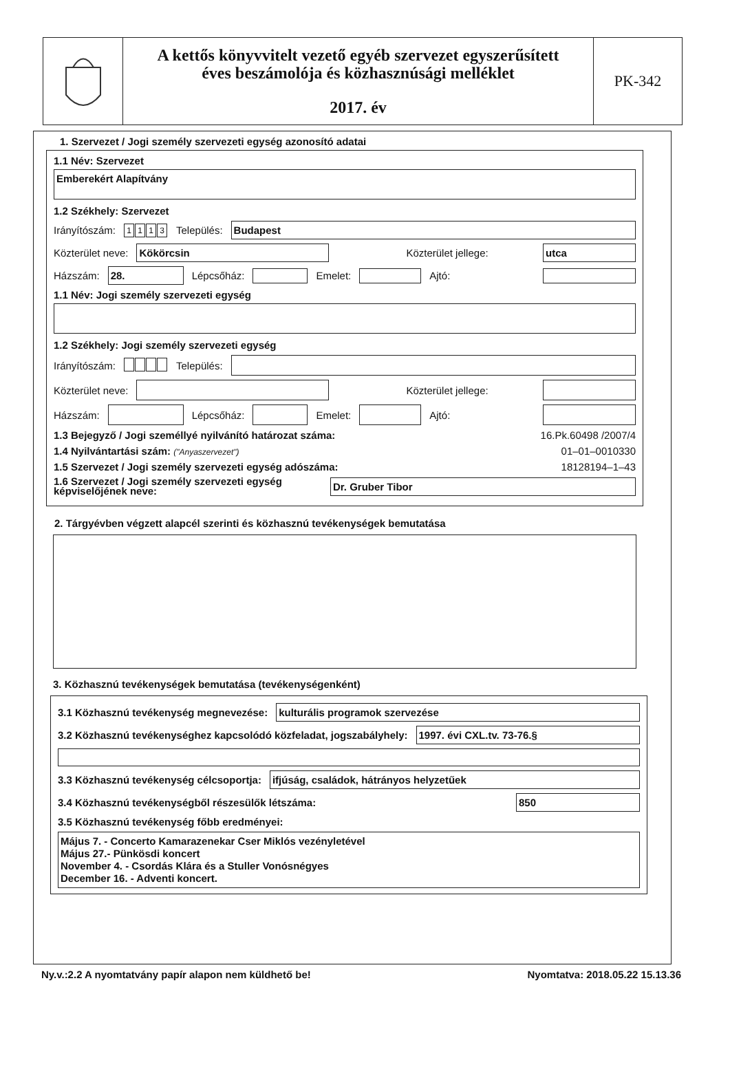A kettős könyvvitelt vezető egyéb szervezet egyszerűsített
éves beszámolója és közhasznúsági melléklet
2017. év
PK-342
1. Szervezet / Jogi személy szervezeti egység azonosító adatai
1.1 Név: Szervezet
Emberekért Alapítvány
1.2 Székhely: Szervezet
Irányítószám: 1113 Település:
Budapest
Közterület neve:
Kökörcsin
Közterület jellege:
utca
Házszám:
28.
Lépcsőház:
Emelet:
Ajtó:
1.1 Név: Jogi személy szervezeti egység
1.2 Székhely: Jogi személy szervezeti egység
Irányítószám: Település:
Közterület neve:
Közterület jellege:
Házszám:
Lépcsőház:
Emelet:
Ajtó:
1.3 Bejegyző / Jogi személlyé nyilvánító határozat száma: 16.Pk.60498 /2007/4
1.4 Nyilvántartási szám: ("Anyaszervezet") 01–01–0010330
1.5 Szervezet / Jogi személy szervezeti egység adószáma: 18128194–1–43
1.6 Szervezet / Jogi személy szervezeti egység képviselőjének neve:
Dr. Gruber Tibor
2. Tárgyévben végzett alapcél szerinti és közhasznú tevékenységek bemutatása
3. Közhasznú tevékenységek bemutatása (tevékenységenként)
3.1 Közhasznú tevékenység megnevezése:
kulturális programok szervezése
3.2 Közhasznú tevékenységhez kapcsolódó közfeladat, jogszabályhely:
1997. évi CXL.tv. 73-76.§
3.3 Közhasznú tevékenység célcsoportja:
ifjúság, családok, hátrányos helyzetűek
3.4 Közhasznú tevékenységből részesülők létszáma:
850
3.5 Közhasznú tevékenység főbb eredményei:
Május 7. - Concerto Kamarazenekar Cser Miklós vezényletével
Május 27.- Pünkösdi koncert
November 4. - Csordás Klára és a Stuller Vonósnégyes
December 16. - Adventi koncert.
Ny.v.:2.2 A nyomtatvány papír alapon nem küldhető be! Nyomtatva: 2018.05.22 15.13.36